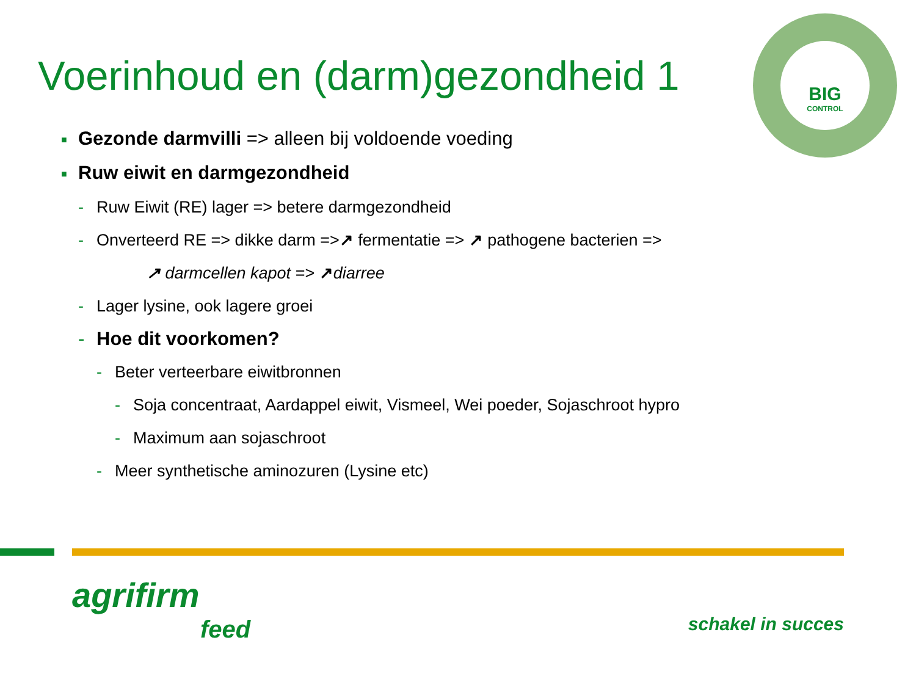Voerinhoud en (darm)gezondheid 1
BIG
CONTROL
■ Gezonde darmvilli => alleen bij voldoende voeding
■ Ruw eiwit en darmgezondheid
- Ruw Eiwit (RE) lager => betere darmgezondheid
- Onverteerd RE => dikke darm =>↗ fermentatie => ↗ pathogene bacterien =>
↗ darmcellen kapot => ↗diarree
- Lager lysine, ook lagere groei
- Hoe dit voorkomen?
- Beter verteerbare eiwitbronnen
- Soja concentraat, Aardappel eiwit, Vismeel, Wei poeder, Sojaschroot hypro
- Maximum aan sojaschroot
- Meer synthetische aminozuren (Lysine etc)
agrifirm
feed
schakel in succes